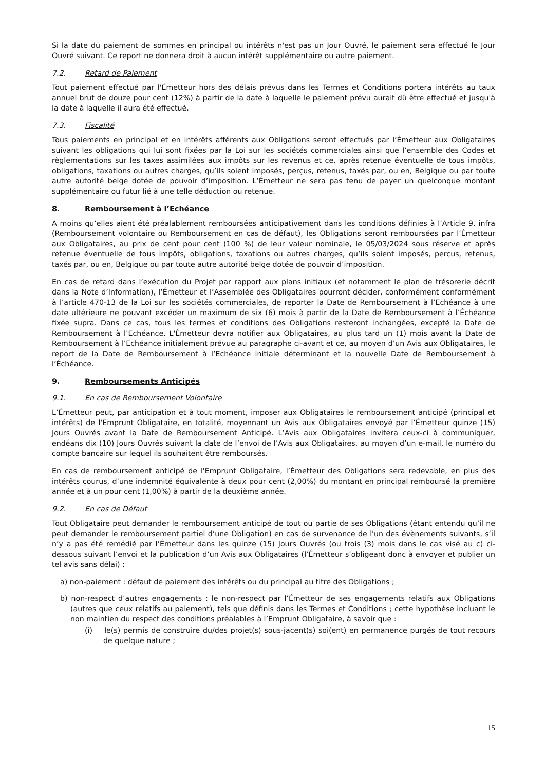Si la date du paiement de sommes en principal ou intérêts n'est pas un Jour Ouvré, le paiement sera effectué le Jour Ouvré suivant. Ce report ne donnera droit à aucun intérêt supplémentaire ou autre paiement.
7.2. Retard de Paiement
Tout paiement effectué par l'Émetteur hors des délais prévus dans les Termes et Conditions portera intérêts au taux annuel brut de douze pour cent (12%) à partir de la date à laquelle le paiement prévu aurait dû être effectué et jusqu'à la date à laquelle il aura été effectué.
7.3. Fiscalité
Tous paiements en principal et en intérêts afférents aux Obligations seront effectués par l’Émetteur aux Obligataires suivant les obligations qui lui sont fixées par la Loi sur les sociétés commerciales ainsi que l’ensemble des Codes et règlementations sur les taxes assimilées aux impôts sur les revenus et ce, après retenue éventuelle de tous impôts, obligations, taxations ou autres charges, qu’ils soient imposés, perçus, retenus, taxés par, ou en, Belgique ou par toute autre autorité belge dotée de pouvoir d’imposition. L’Émetteur ne sera pas tenu de payer un quelconque montant supplémentaire ou futur lié à une telle déduction ou retenue.
8. Remboursement à l’Echéance
A moins qu’elles aient été préalablement remboursées anticipativement dans les conditions définies à l’Article 9. infra (Remboursement volontaire ou Remboursement en cas de défaut), les Obligations seront remboursées par l’Émetteur aux Obligataires, au prix de cent pour cent (100 %) de leur valeur nominale, le 05/03/2024 sous réserve et après retenue éventuelle de tous impôts, obligations, taxations ou autres charges, qu’ils soient imposés, perçus, retenus, taxés par, ou en, Belgique ou par toute autre autorité belge dotée de pouvoir d’imposition.
En cas de retard dans l’exécution du Projet par rapport aux plans initiaux (et notamment le plan de trésorerie décrit dans la Note d’Information), l’Émetteur et l’Assemblée des Obligataires pourront décider, conformément conformément à l’article 470-13 de la Loi sur les sociétés commerciales, de reporter la Date de Remboursement à l’Echéance à une date ultérieure ne pouvant excéder un maximum de six (6) mois à partir de la Date de Remboursement à l’Échéance fixée supra. Dans ce cas, tous les termes et conditions des Obligations resteront inchangées, excepté la Date de Remboursement à l’Echéance. L'Émetteur devra notifier aux Obligataires, au plus tard un (1) mois avant la Date de Remboursement à l’Echéance initialement prévue au paragraphe ci-avant et ce, au moyen d’un Avis aux Obligataires, le report de la Date de Remboursement à l’Echéance initiale déterminant et la nouvelle Date de Remboursement à l’Échéance.
9. Remboursements Anticipés
9.1. En cas de Remboursement Volontaire
L’Émetteur peut, par anticipation et à tout moment, imposer aux Obligataires le remboursement anticipé (principal et intérêts) de l'Emprunt Obligataire, en totalité, moyennant un Avis aux Obligataires envoyé par l’Émetteur quinze (15) Jours Ouvrés avant la Date de Remboursement Anticipé. L’Avis aux Obligataires invitera ceux-ci à communiquer, endéans dix (10) Jours Ouvrés suivant la date de l’envoi de l’Avis aux Obligataires, au moyen d’un e-mail, le numéro du compte bancaire sur lequel ils souhaitent être remboursés.
En cas de remboursement anticipé de l'Emprunt Obligataire, l’Émetteur des Obligations sera redevable, en plus des intérêts courus, d’une indemnité équivalente à deux pour cent (2,00%) du montant en principal remboursé la première année et à un pour cent (1,00%) à partir de la deuxième année.
9.2. En cas de Défaut
Tout Obligataire peut demander le remboursement anticipé de tout ou partie de ses Obligations (étant entendu qu’il ne peut demander le remboursement partiel d’une Obligation) en cas de survenance de l'un des évènements suivants, s’il n’y a pas été remédié par l’Émetteur dans les quinze (15) Jours Ouvrés (ou trois (3) mois dans le cas visé au c) ci-dessous suivant l’envoi et la publication d’un Avis aux Obligataires (l’Émetteur s’obligeant donc à envoyer et publier un tel avis sans délai) :
a) non-paiement : défaut de paiement des intérêts ou du principal au titre des Obligations ;
b) non-respect d’autres engagements : le non-respect par l’Émetteur de ses engagements relatifs aux Obligations (autres que ceux relatifs au paiement), tels que définis dans les Termes et Conditions ; cette hypothèse incluant le non maintien du respect des conditions préalables à l’Emprunt Obligataire, à savoir que :
(i) le(s) permis de construire du/des projet(s) sous-jacent(s) soi(ent) en permanence purgés de tout recours de quelque nature ;
15